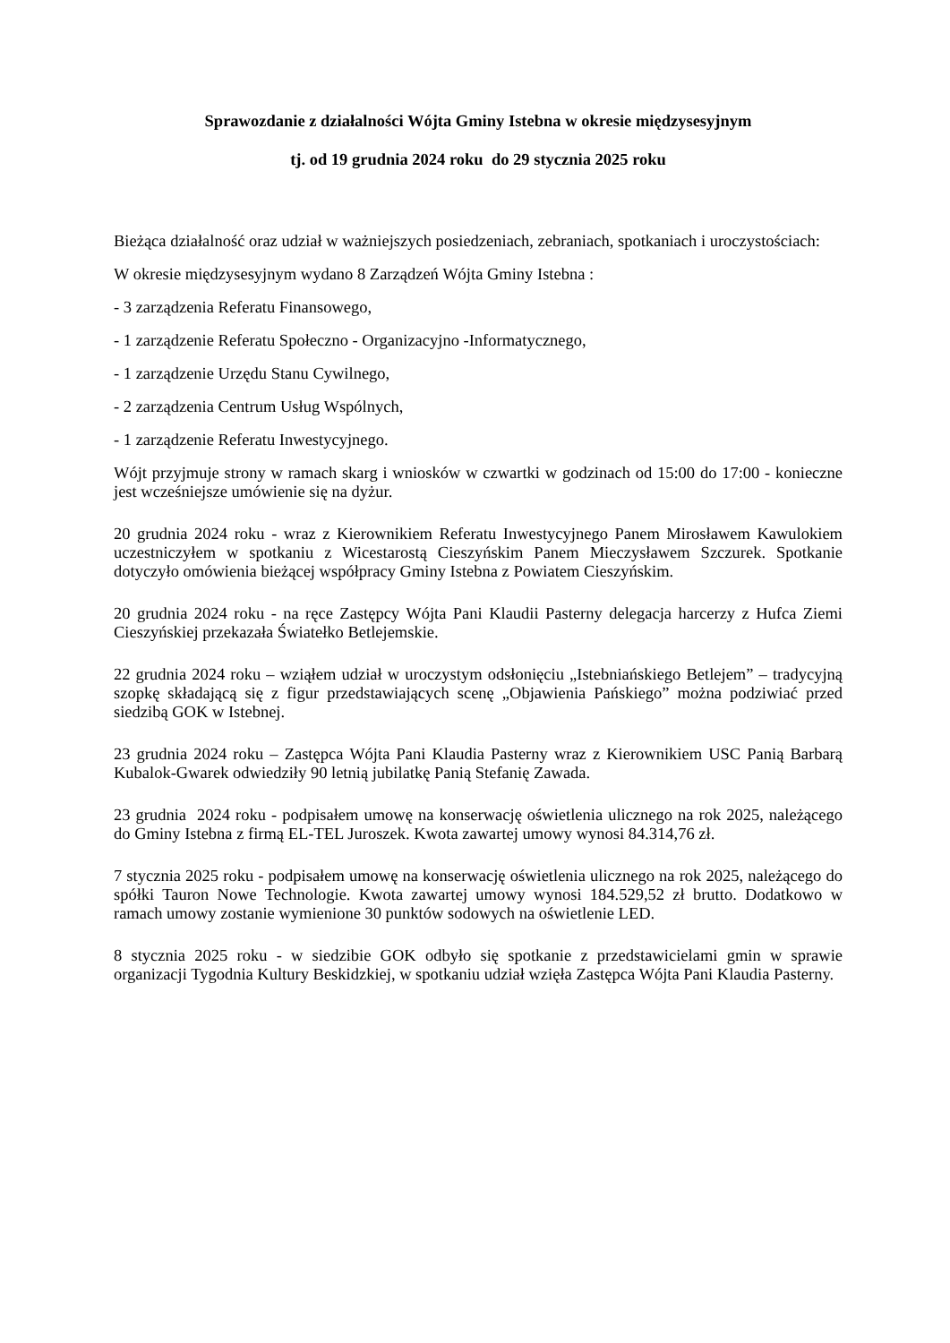Sprawozdanie z działalności Wójta Gminy Istebna w okresie międzysesyjnym
tj. od 19 grudnia 2024 roku do 29 stycznia 2025 roku
Bieżąca działalność oraz udział w ważniejszych posiedzeniach, zebraniach, spotkaniach i uroczystościach:
W okresie międzysesyjnym wydano 8 Zarządzeń Wójta Gminy Istebna :
- 3 zarządzenia Referatu Finansowego,
- 1 zarządzenie Referatu Społeczno - Organizacyjno -Informatycznego,
- 1 zarządzenie Urzędu Stanu Cywilnego,
- 2 zarządzenia Centrum Usług Wspólnych,
- 1 zarządzenie Referatu Inwestycyjnego.
Wójt przyjmuje strony w ramach skarg i wniosków w czwartki w godzinach od 15:00 do 17:00 - konieczne jest wcześniejsze umówienie się na dyżur.
20 grudnia 2024 roku - wraz z Kierownikiem Referatu Inwestycyjnego Panem Mirosławem Kawulokiem uczestniczyłem w spotkaniu z Wicestarostą Cieszyńskim Panem Mieczysławem Szczurek. Spotkanie dotyczyło omówienia bieżącej współpracy Gminy Istebna z Powiatem Cieszyńskim.
20 grudnia 2024 roku - na ręce Zastępcy Wójta Pani Klaudii Pasterny delegacja harcerzy z Hufca Ziemi Cieszyńskiej przekazała Światełko Betlejemskie.
22 grudnia 2024 roku – wziąłem udział w uroczystym odsłonięciu „Istebniańskiego Betlejem” – tradycyjną szopkę składającą się z figur przedstawiających scenę „Objawienia Pańskiego” można podziwiać przed siedzibą GOK w Istebnej.
23 grudnia 2024 roku – Zastępca Wójta Pani Klaudia Pasterny wraz z Kierownikiem USC Panią Barbarą Kubalok-Gwarek odwiedziły 90 letnią jubilatkę Panią Stefanię Zawada.
23 grudnia 2024 roku - podpisałem umowę na konserwację oświetlenia ulicznego na rok 2025, należącego do Gminy Istebna z firmą EL-TEL Juroszek. Kwota zawartej umowy wynosi 84.314,76 zł.
7 stycznia 2025 roku - podpisałem umowę na konserwację oświetlenia ulicznego na rok 2025, należącego do spółki Tauron Nowe Technologie. Kwota zawartej umowy wynosi 184.529,52 zł brutto. Dodatkowo w ramach umowy zostanie wymienione 30 punktów sodowych na oświetlenie LED.
8 stycznia 2025 roku - w siedzibie GOK odbyło się spotkanie z przedstawicielami gmin w sprawie organizacji Tygodnia Kultury Beskidzkiej, w spotkaniu udział wzięła Zastępca Wójta Pani Klaudia Pasterny.